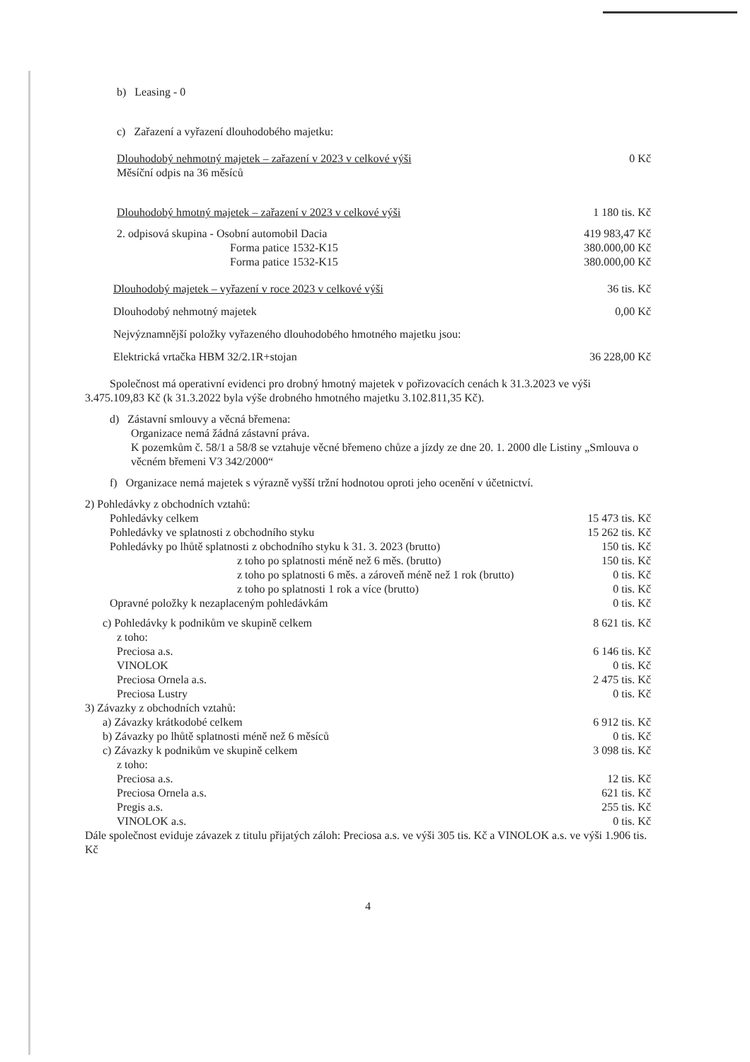b) Leasing - 0
c) Zařazení a vyřazení dlouhodobého majetku:
| Dlouhodobý nehmotný majetek – zařazení v 2023 v celkové výši Měsíční odpis na 36 měsíců | 0 Kč |
| Dlouhodobý hmotný majetek – zařazení v 2023 v celkové výši | 1 180 tis. Kč |
| 2. odpisová skupina - Osobní automobil Dacia Forma patice 1532-K15 Forma patice 1532-K15 | 419 983,47 Kč 380.000,00 Kč 380.000,00 Kč |
| Dlouhodobý majetek – vyřazení v roce 2023 v celkové výši | 36 tis. Kč |
| Dlouhodobý nehmotný majetek | 0,00 Kč |
| Nejvýznamnější položky vyřazeného dlouhodobého hmotného majetku jsou: | |
| Elektrická vrtačka HBM 32/2.1R+stojan | 36 228,00 Kč |
Společnost má operativní evidenci pro drobný hmotný majetek v pořizovacích cenách k 31.3.2023 ve výši 3.475.109,83 Kč (k 31.3.2022 byla výše drobného hmotného majetku 3.102.811,35 Kč).
d) Zástavní smlouvy a věcná břemena:
Organizace nemá žádná zástavní práva.
K pozemkům č. 58/1 a 58/8 se vztahuje věcné břemeno chůze a jízdy ze dne 20. 1. 2000 dle Listiny „Smlouva o věcném břemeni V3 342/2000“
f) Organizace nemá majetek s výrazně vyšší tržní hodnotou oproti jeho ocenění v účetnictví.
| 2) Pohledávky z obchodních vztahů: | |
| Pohledávky celkem | 15 473 tis. Kč |
| Pohledávky ve splatnosti z obchodního styku | 15 262 tis. Kč |
| Pohledávky po lhůtě splatnosti z obchodního styku k 31. 3. 2023 (brutto) | 150 tis. Kč |
| z toho po splatnosti méně než 6 měs. (brutto) | 150 tis. Kč |
| z toho po splatnosti 6 měs. a zároveň méně než 1 rok (brutto) | 0 tis. Kč |
| z toho po splatnosti 1 rok a více (brutto) | 0 tis. Kč |
| Opravné položky k nezaplaceným pohledávkám | 0 tis. Kč |
| c) Pohledávky k podnikům ve skupině celkem | 8 621 tis. Kč |
| z toho: | |
| Preciosa a.s. | 6 146 tis. Kč |
| VINOLOK | 0 tis. Kč |
| Preciosa Ornela a.s. | 2 475 tis. Kč |
| Preciosa Lustry | 0 tis. Kč |
| 3) Závazky z obchodních vztahů: | |
| a) Závazky krátkodobé celkem | 6 912 tis. Kč |
| b) Závazky po lhůtě splatnosti méně než 6 měsíců | 0 tis. Kč |
| c) Závazky k podnikům ve skupině celkem | 3 098 tis. Kč |
| z toho: | |
| Preciosa a.s. | 12 tis. Kč |
| Preciosa Ornela a.s. | 621 tis. Kč |
| Pregis a.s. | 255 tis. Kč |
| VINOLOK a.s. | 0 tis. Kč |
Dále společnost eviduje závazek z titulu přijatých záloh: Preciosa a.s. ve výši 305 tis. Kč a VINOLOK a.s. ve výši 1.906 tis. Kč
4